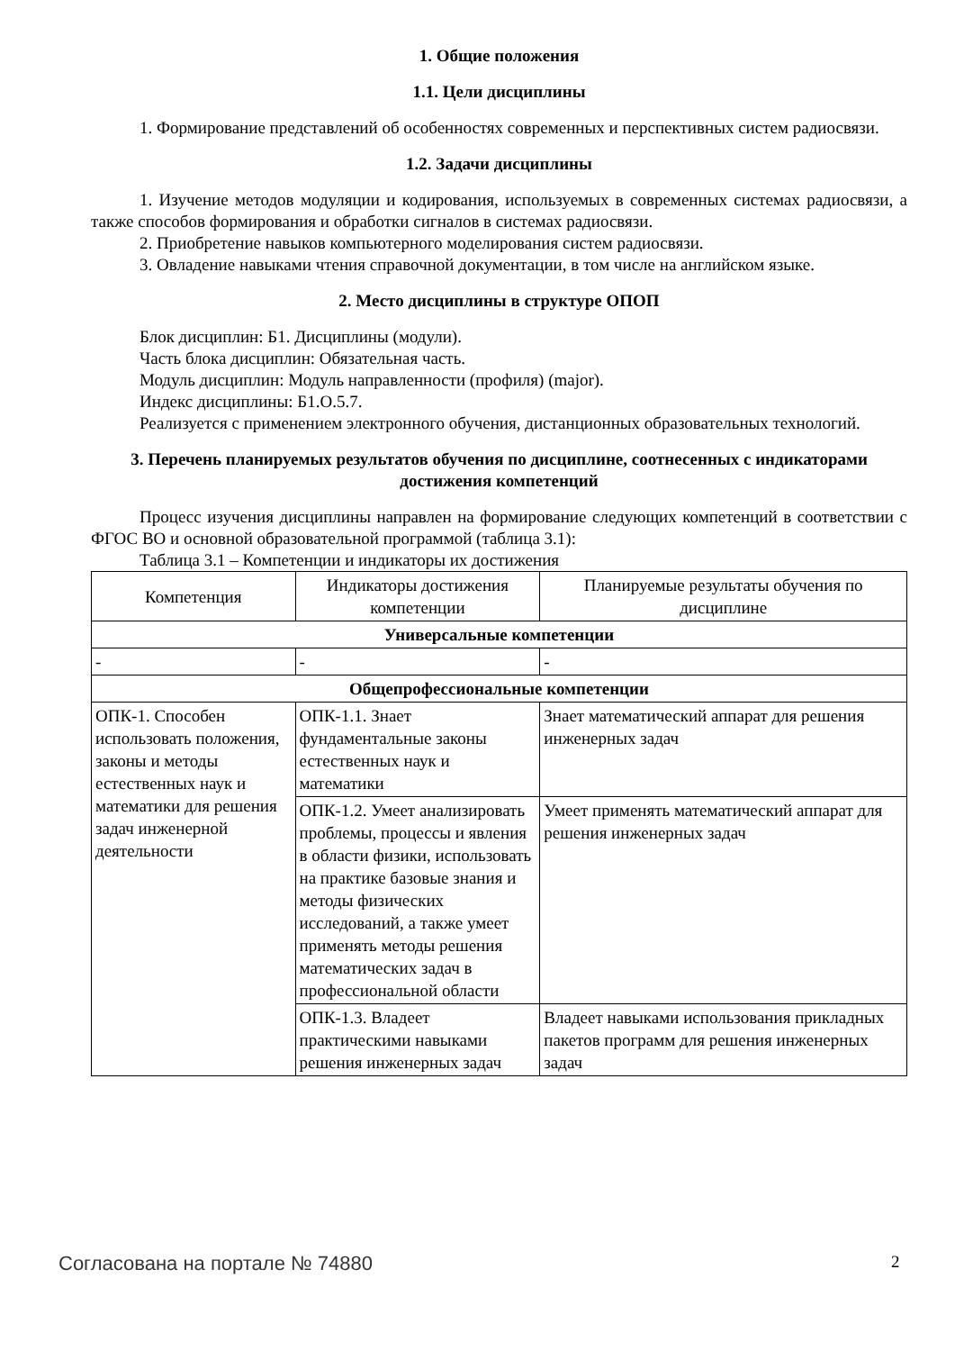1. Общие положения
1.1. Цели дисциплины
1. Формирование представлений об особенностях современных и перспективных систем радиосвязи.
1.2. Задачи дисциплины
1. Изучение методов модуляции и кодирования, используемых в современных системах радиосвязи, а также способов формирования и обработки сигналов в системах радиосвязи.
2. Приобретение навыков компьютерного моделирования систем радиосвязи.
3. Овладение навыками чтения справочной документации, в том числе на английском языке.
2. Место дисциплины в структуре ОПОП
Блок дисциплин: Б1. Дисциплины (модули).
Часть блока дисциплин: Обязательная часть.
Модуль дисциплин: Модуль направленности (профиля) (major).
Индекс дисциплины: Б1.О.5.7.
Реализуется с применением электронного обучения, дистанционных образовательных технологий.
3. Перечень планируемых результатов обучения по дисциплине, соотнесенных с индикаторами достижения компетенций
Процесс изучения дисциплины направлен на формирование следующих компетенций в соответствии с ФГОС ВО и основной образовательной программой (таблица 3.1):
Таблица 3.1 – Компетенции и индикаторы их достижения
| Компетенция | Индикаторы достижения компетенции | Планируемые результаты обучения по дисциплине |
| --- | --- | --- |
| Универсальные компетенции | | |
| - | - | - |
| Общепрофессиональные компетенции | | |
| ОПК-1. Способен использовать положения, законы и методы естественных наук и математики для решения задач инженерной деятельности | ОПК-1.1. Знает фундаментальные законы естественных наук и математики | Знает математический аппарат для решения инженерных задач |
| | ОПК-1.2. Умеет анализировать проблемы, процессы и явления в области физики, использовать на практике базовые знания и методы физических исследований, а также умеет применять методы решения математических задач в профессиональной области | Умеет применять математический аппарат для решения инженерных задач |
| | ОПК-1.3. Владеет практическими навыками решения инженерных задач | Владеет навыками использования прикладных пакетов программ для решения инженерных задач |
Согласована на портале № 74880 2